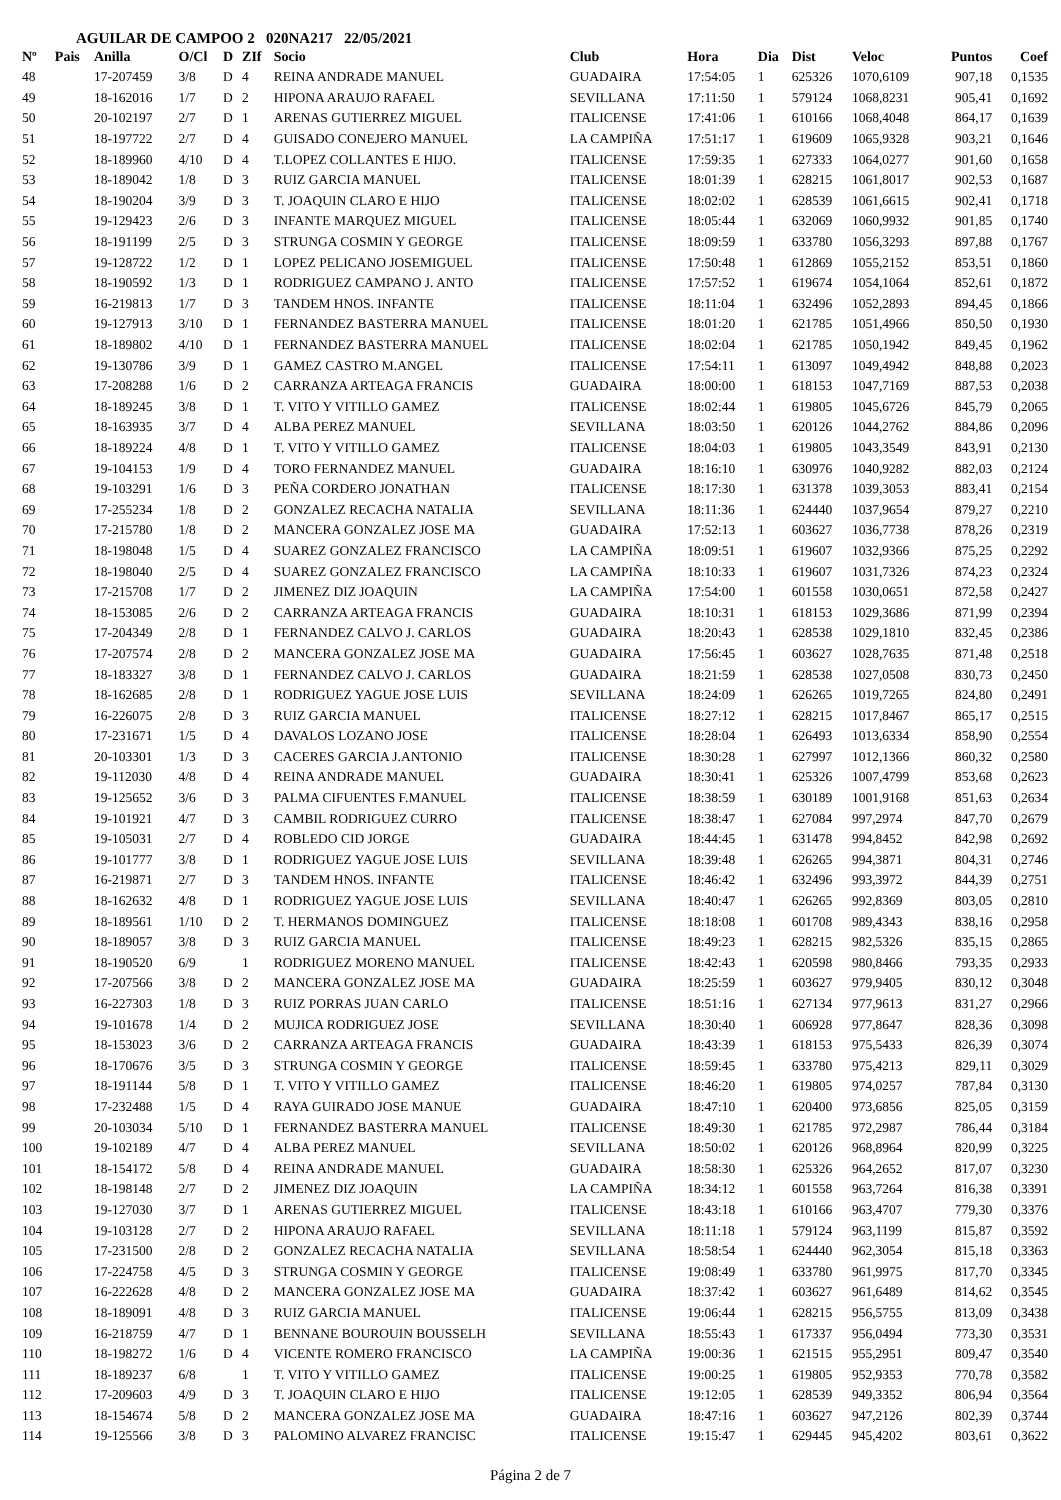AGUILAR DE CAMPOO 2 020NA217 22/05/2021
| Nº | Pais | Anilla | O/Cl | D | ZIf | Socio | Club | Hora | Dia | Dist | Veloc | Puntos | Coef |
| --- | --- | --- | --- | --- | --- | --- | --- | --- | --- | --- | --- | --- | --- |
| 48 | | 17-207459 | 3/8 | D | 4 | REINA ANDRADE MANUEL | GUADAIRA | 17:54:05 | 1 | 625326 | 1070,6109 | 907,18 | 0,1535 |
| 49 | | 18-162016 | 1/7 | D | 2 | HIPONA ARAUJO RAFAEL | SEVILLANA | 17:11:50 | 1 | 579124 | 1068,8231 | 905,41 | 0,1692 |
| 50 | | 20-102197 | 2/7 | D | 1 | ARENAS GUTIERREZ MIGUEL | ITALICENSE | 17:41:06 | 1 | 610166 | 1068,4048 | 864,17 | 0,1639 |
| 51 | | 18-197722 | 2/7 | D | 4 | GUISADO CONEJERO MANUEL | LA CAMPIÑA | 17:51:17 | 1 | 619609 | 1065,9328 | 903,21 | 0,1646 |
| 52 | | 18-189960 | 4/10 | D | 4 | T.LOPEZ COLLANTES E HIJO. | ITALICENSE | 17:59:35 | 1 | 627333 | 1064,0277 | 901,60 | 0,1658 |
| 53 | | 18-189042 | 1/8 | D | 3 | RUIZ GARCIA MANUEL | ITALICENSE | 18:01:39 | 1 | 628215 | 1061,8017 | 902,53 | 0,1687 |
| 54 | | 18-190204 | 3/9 | D | 3 | T. JOAQUIN CLARO E HIJO | ITALICENSE | 18:02:02 | 1 | 628539 | 1061,6615 | 902,41 | 0,1718 |
| 55 | | 19-129423 | 2/6 | D | 3 | INFANTE MARQUEZ MIGUEL | ITALICENSE | 18:05:44 | 1 | 632069 | 1060,9932 | 901,85 | 0,1740 |
| 56 | | 18-191199 | 2/5 | D | 3 | STRUNGA COSMIN Y GEORGE | ITALICENSE | 18:09:59 | 1 | 633780 | 1056,3293 | 897,88 | 0,1767 |
| 57 | | 19-128722 | 1/2 | D | 1 | LOPEZ PELICANO JOSEMIGUEL | ITALICENSE | 17:50:48 | 1 | 612869 | 1055,2152 | 853,51 | 0,1860 |
| 58 | | 18-190592 | 1/3 | D | 1 | RODRIGUEZ CAMPANO J. ANTO | ITALICENSE | 17:57:52 | 1 | 619674 | 1054,1064 | 852,61 | 0,1872 |
| 59 | | 16-219813 | 1/7 | D | 3 | TANDEM HNOS. INFANTE | ITALICENSE | 18:11:04 | 1 | 632496 | 1052,2893 | 894,45 | 0,1866 |
| 60 | | 19-127913 | 3/10 | D | 1 | FERNANDEZ BASTERRA MANUEL | ITALICENSE | 18:01:20 | 1 | 621785 | 1051,4966 | 850,50 | 0,1930 |
| 61 | | 18-189802 | 4/10 | D | 1 | FERNANDEZ BASTERRA MANUEL | ITALICENSE | 18:02:04 | 1 | 621785 | 1050,1942 | 849,45 | 0,1962 |
| 62 | | 19-130786 | 3/9 | D | 1 | GAMEZ CASTRO M.ANGEL | ITALICENSE | 17:54:11 | 1 | 613097 | 1049,4942 | 848,88 | 0,2023 |
| 63 | | 17-208288 | 1/6 | D | 2 | CARRANZA ARTEAGA FRANCIS | GUADAIRA | 18:00:00 | 1 | 618153 | 1047,7169 | 887,53 | 0,2038 |
| 64 | | 18-189245 | 3/8 | D | 1 | T. VITO Y VITILLO GAMEZ | ITALICENSE | 18:02:44 | 1 | 619805 | 1045,6726 | 845,79 | 0,2065 |
| 65 | | 18-163935 | 3/7 | D | 4 | ALBA PEREZ MANUEL | SEVILLANA | 18:03:50 | 1 | 620126 | 1044,2762 | 884,86 | 0,2096 |
| 66 | | 18-189224 | 4/8 | D | 1 | T. VITO Y VITILLO GAMEZ | ITALICENSE | 18:04:03 | 1 | 619805 | 1043,3549 | 843,91 | 0,2130 |
| 67 | | 19-104153 | 1/9 | D | 4 | TORO FERNANDEZ MANUEL | GUADAIRA | 18:16:10 | 1 | 630976 | 1040,9282 | 882,03 | 0,2124 |
| 68 | | 19-103291 | 1/6 | D | 3 | PEÑA CORDERO JONATHAN | ITALICENSE | 18:17:30 | 1 | 631378 | 1039,3053 | 883,41 | 0,2154 |
| 69 | | 17-255234 | 1/8 | D | 2 | GONZALEZ RECACHA NATALIA | SEVILLANA | 18:11:36 | 1 | 624440 | 1037,9654 | 879,27 | 0,2210 |
| 70 | | 17-215780 | 1/8 | D | 2 | MANCERA GONZALEZ JOSE MA | GUADAIRA | 17:52:13 | 1 | 603627 | 1036,7738 | 878,26 | 0,2319 |
| 71 | | 18-198048 | 1/5 | D | 4 | SUAREZ GONZALEZ FRANCISCO | LA CAMPIÑA | 18:09:51 | 1 | 619607 | 1032,9366 | 875,25 | 0,2292 |
| 72 | | 18-198040 | 2/5 | D | 4 | SUAREZ GONZALEZ FRANCISCO | LA CAMPIÑA | 18:10:33 | 1 | 619607 | 1031,7326 | 874,23 | 0,2324 |
| 73 | | 17-215708 | 1/7 | D | 2 | JIMENEZ DIZ JOAQUIN | LA CAMPIÑA | 17:54:00 | 1 | 601558 | 1030,0651 | 872,58 | 0,2427 |
| 74 | | 18-153085 | 2/6 | D | 2 | CARRANZA ARTEAGA FRANCIS | GUADAIRA | 18:10:31 | 1 | 618153 | 1029,3686 | 871,99 | 0,2394 |
| 75 | | 17-204349 | 2/8 | D | 1 | FERNANDEZ CALVO J. CARLOS | GUADAIRA | 18:20:43 | 1 | 628538 | 1029,1810 | 832,45 | 0,2386 |
| 76 | | 17-207574 | 2/8 | D | 2 | MANCERA GONZALEZ JOSE MA | GUADAIRA | 17:56:45 | 1 | 603627 | 1028,7635 | 871,48 | 0,2518 |
| 77 | | 18-183327 | 3/8 | D | 1 | FERNANDEZ CALVO J. CARLOS | GUADAIRA | 18:21:59 | 1 | 628538 | 1027,0508 | 830,73 | 0,2450 |
| 78 | | 18-162685 | 2/8 | D | 1 | RODRIGUEZ YAGUE JOSE LUIS | SEVILLANA | 18:24:09 | 1 | 626265 | 1019,7265 | 824,80 | 0,2491 |
| 79 | | 16-226075 | 2/8 | D | 3 | RUIZ GARCIA MANUEL | ITALICENSE | 18:27:12 | 1 | 628215 | 1017,8467 | 865,17 | 0,2515 |
| 80 | | 17-231671 | 1/5 | D | 4 | DAVALOS LOZANO JOSE | ITALICENSE | 18:28:04 | 1 | 626493 | 1013,6334 | 858,90 | 0,2554 |
| 81 | | 20-103301 | 1/3 | D | 3 | CACERES GARCIA J.ANTONIO | ITALICENSE | 18:30:28 | 1 | 627997 | 1012,1366 | 860,32 | 0,2580 |
| 82 | | 19-112030 | 4/8 | D | 4 | REINA ANDRADE MANUEL | GUADAIRA | 18:30:41 | 1 | 625326 | 1007,4799 | 853,68 | 0,2623 |
| 83 | | 19-125652 | 3/6 | D | 3 | PALMA CIFUENTES F.MANUEL | ITALICENSE | 18:38:59 | 1 | 630189 | 1001,9168 | 851,63 | 0,2634 |
| 84 | | 19-101921 | 4/7 | D | 3 | CAMBIL RODRIGUEZ CURRO | ITALICENSE | 18:38:47 | 1 | 627084 | 997,2974 | 847,70 | 0,2679 |
| 85 | | 19-105031 | 2/7 | D | 4 | ROBLEDO CID JORGE | GUADAIRA | 18:44:45 | 1 | 631478 | 994,8452 | 842,98 | 0,2692 |
| 86 | | 19-101777 | 3/8 | D | 1 | RODRIGUEZ YAGUE JOSE LUIS | SEVILLANA | 18:39:48 | 1 | 626265 | 994,3871 | 804,31 | 0,2746 |
| 87 | | 16-219871 | 2/7 | D | 3 | TANDEM HNOS. INFANTE | ITALICENSE | 18:46:42 | 1 | 632496 | 993,3972 | 844,39 | 0,2751 |
| 88 | | 18-162632 | 4/8 | D | 1 | RODRIGUEZ YAGUE JOSE LUIS | SEVILLANA | 18:40:47 | 1 | 626265 | 992,8369 | 803,05 | 0,2810 |
| 89 | | 18-189561 | 1/10 | D | 2 | T. HERMANOS DOMINGUEZ | ITALICENSE | 18:18:08 | 1 | 601708 | 989,4343 | 838,16 | 0,2958 |
| 90 | | 18-189057 | 3/8 | D | 3 | RUIZ GARCIA MANUEL | ITALICENSE | 18:49:23 | 1 | 628215 | 982,5326 | 835,15 | 0,2865 |
| 91 | | 18-190520 | 6/9 | | 1 | RODRIGUEZ MORENO MANUEL | ITALICENSE | 18:42:43 | 1 | 620598 | 980,8466 | 793,35 | 0,2933 |
| 92 | | 17-207566 | 3/8 | D | 2 | MANCERA GONZALEZ JOSE MA | GUADAIRA | 18:25:59 | 1 | 603627 | 979,9405 | 830,12 | 0,3048 |
| 93 | | 16-227303 | 1/8 | D | 3 | RUIZ PORRAS JUAN CARLO | ITALICENSE | 18:51:16 | 1 | 627134 | 977,9613 | 831,27 | 0,2966 |
| 94 | | 19-101678 | 1/4 | D | 2 | MUJICA RODRIGUEZ JOSE | SEVILLANA | 18:30:40 | 1 | 606928 | 977,8647 | 828,36 | 0,3098 |
| 95 | | 18-153023 | 3/6 | D | 2 | CARRANZA ARTEAGA FRANCIS | GUADAIRA | 18:43:39 | 1 | 618153 | 975,5433 | 826,39 | 0,3074 |
| 96 | | 18-170676 | 3/5 | D | 3 | STRUNGA COSMIN Y GEORGE | ITALICENSE | 18:59:45 | 1 | 633780 | 975,4213 | 829,11 | 0,3029 |
| 97 | | 18-191144 | 5/8 | D | 1 | T. VITO Y VITILLO GAMEZ | ITALICENSE | 18:46:20 | 1 | 619805 | 974,0257 | 787,84 | 0,3130 |
| 98 | | 17-232488 | 1/5 | D | 4 | RAYA GUIRADO JOSE MANUE | GUADAIRA | 18:47:10 | 1 | 620400 | 973,6856 | 825,05 | 0,3159 |
| 99 | | 20-103034 | 5/10 | D | 1 | FERNANDEZ BASTERRA MANUEL | ITALICENSE | 18:49:30 | 1 | 621785 | 972,2987 | 786,44 | 0,3184 |
| 100 | | 19-102189 | 4/7 | D | 4 | ALBA PEREZ MANUEL | SEVILLANA | 18:50:02 | 1 | 620126 | 968,8964 | 820,99 | 0,3225 |
| 101 | | 18-154172 | 5/8 | D | 4 | REINA ANDRADE MANUEL | GUADAIRA | 18:58:30 | 1 | 625326 | 964,2652 | 817,07 | 0,3230 |
| 102 | | 18-198148 | 2/7 | D | 2 | JIMENEZ DIZ JOAQUIN | LA CAMPIÑA | 18:34:12 | 1 | 601558 | 963,7264 | 816,38 | 0,3391 |
| 103 | | 19-127030 | 3/7 | D | 1 | ARENAS GUTIERREZ MIGUEL | ITALICENSE | 18:43:18 | 1 | 610166 | 963,4707 | 779,30 | 0,3376 |
| 104 | | 19-103128 | 2/7 | D | 2 | HIPONA ARAUJO RAFAEL | SEVILLANA | 18:11:18 | 1 | 579124 | 963,1199 | 815,87 | 0,3592 |
| 105 | | 17-231500 | 2/8 | D | 2 | GONZALEZ RECACHA NATALIA | SEVILLANA | 18:58:54 | 1 | 624440 | 962,3054 | 815,18 | 0,3363 |
| 106 | | 17-224758 | 4/5 | D | 3 | STRUNGA COSMIN Y GEORGE | ITALICENSE | 19:08:49 | 1 | 633780 | 961,9975 | 817,70 | 0,3345 |
| 107 | | 16-222628 | 4/8 | D | 2 | MANCERA GONZALEZ JOSE MA | GUADAIRA | 18:37:42 | 1 | 603627 | 961,6489 | 814,62 | 0,3545 |
| 108 | | 18-189091 | 4/8 | D | 3 | RUIZ GARCIA MANUEL | ITALICENSE | 19:06:44 | 1 | 628215 | 956,5755 | 813,09 | 0,3438 |
| 109 | | 16-218759 | 4/7 | D | 1 | BENNANE BOUROUIN BOUSSELH | SEVILLANA | 18:55:43 | 1 | 617337 | 956,0494 | 773,30 | 0,3531 |
| 110 | | 18-198272 | 1/6 | D | 4 | VICENTE ROMERO FRANCISCO | LA CAMPIÑA | 19:00:36 | 1 | 621515 | 955,2951 | 809,47 | 0,3540 |
| 111 | | 18-189237 | 6/8 | | 1 | T. VITO Y VITILLO GAMEZ | ITALICENSE | 19:00:25 | 1 | 619805 | 952,9353 | 770,78 | 0,3582 |
| 112 | | 17-209603 | 4/9 | D | 3 | T. JOAQUIN CLARO E HIJO | ITALICENSE | 19:12:05 | 1 | 628539 | 949,3352 | 806,94 | 0,3564 |
| 113 | | 18-154674 | 5/8 | D | 2 | MANCERA GONZALEZ JOSE MA | GUADAIRA | 18:47:16 | 1 | 603627 | 947,2126 | 802,39 | 0,3744 |
| 114 | | 19-125566 | 3/8 | D | 3 | PALOMINO ALVAREZ FRANCISC | ITALICENSE | 19:15:47 | 1 | 629445 | 945,4202 | 803,61 | 0,3622 |
Página 2 de 7